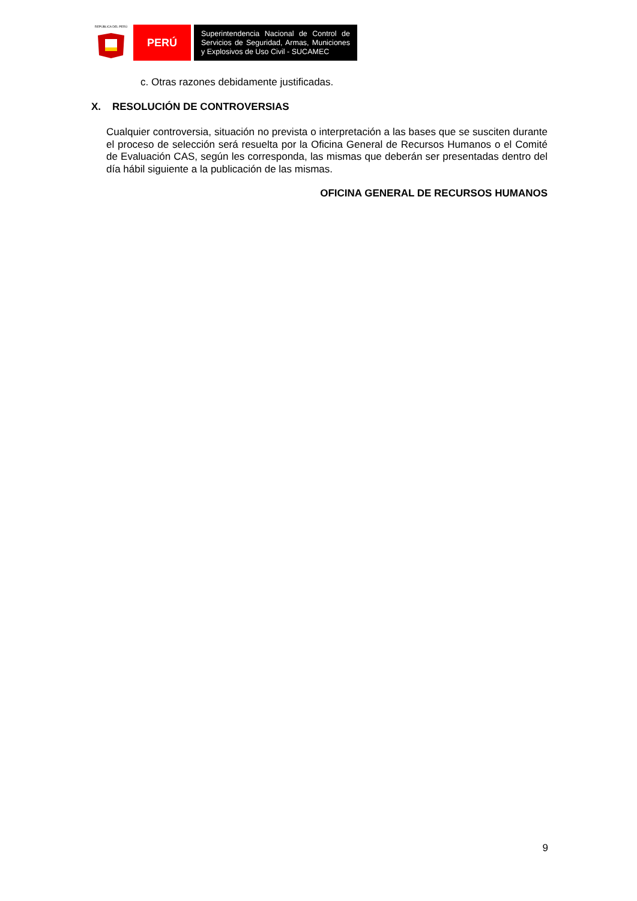REPÚBLICA DEL PERÚ
PERÚ
Superintendencia Nacional de Control de Servicios de Seguridad, Armas, Municiones y Explosivos de Uso Civil - SUCAMEC
c. Otras razones debidamente justificadas.
X. RESOLUCIÓN DE CONTROVERSIAS
Cualquier controversia, situación no prevista o interpretación a las bases que se susciten durante el proceso de selección será resuelta por la Oficina General de Recursos Humanos o el Comité de Evaluación CAS, según les corresponda, las mismas que deberán ser presentadas dentro del día hábil siguiente a la publicación de las mismas.
OFICINA GENERAL DE RECURSOS HUMANOS
9